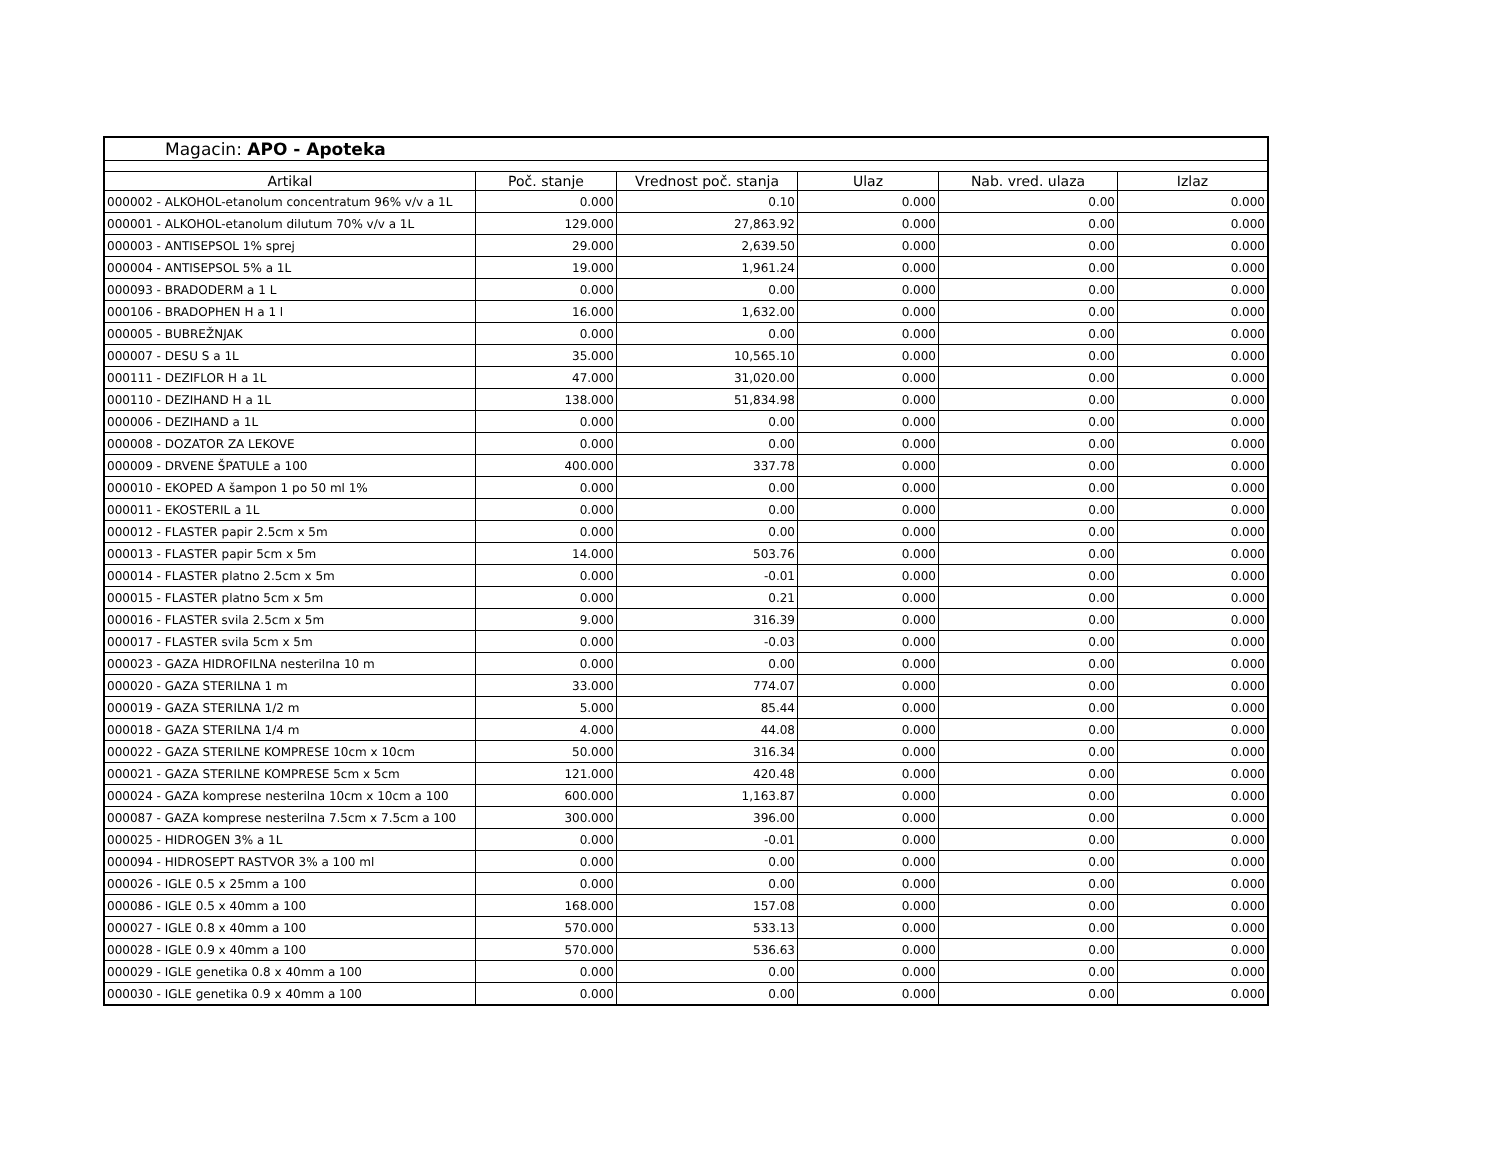Magacin: APO - Apoteka
| Artikal | Poč. stanje | Vrednost poč. stanja | Ulaz | Nab. vred. ulaza | Izlaz |
| --- | --- | --- | --- | --- | --- |
| 000002 - ALKOHOL-etanolum concentratum 96% v/v a 1L | 0.000 | 0.10 | 0.000 | 0.00 | 0.000 |
| 000001 - ALKOHOL-etanolum dilutum 70% v/v a 1L | 129.000 | 27,863.92 | 0.000 | 0.00 | 0.000 |
| 000003 - ANTISEPSOL 1% sprej | 29.000 | 2,639.50 | 0.000 | 0.00 | 0.000 |
| 000004 - ANTISEPSOL 5% a 1L | 19.000 | 1,961.24 | 0.000 | 0.00 | 0.000 |
| 000093 - BRADODERM a 1 L | 0.000 | 0.00 | 0.000 | 0.00 | 0.000 |
| 000106 - BRADOPHEN H a 1 l | 16.000 | 1,632.00 | 0.000 | 0.00 | 0.000 |
| 000005 - BUBREŽNJAK | 0.000 | 0.00 | 0.000 | 0.00 | 0.000 |
| 000007 - DESU S a 1L | 35.000 | 10,565.10 | 0.000 | 0.00 | 0.000 |
| 000111 - DEZIFLOR H a 1L | 47.000 | 31,020.00 | 0.000 | 0.00 | 0.000 |
| 000110 - DEZIHAND H a 1L | 138.000 | 51,834.98 | 0.000 | 0.00 | 0.000 |
| 000006 - DEZIHAND a 1L | 0.000 | 0.00 | 0.000 | 0.00 | 0.000 |
| 000008 - DOZATOR ZA LEKOVE | 0.000 | 0.00 | 0.000 | 0.00 | 0.000 |
| 000009 - DRVENE ŠPATULE a 100 | 400.000 | 337.78 | 0.000 | 0.00 | 0.000 |
| 000010 - EKOPED A šampon 1 po 50 ml 1% | 0.000 | 0.00 | 0.000 | 0.00 | 0.000 |
| 000011 - EKOSTERIL a 1L | 0.000 | 0.00 | 0.000 | 0.00 | 0.000 |
| 000012 - FLASTER papir 2.5cm x 5m | 0.000 | 0.00 | 0.000 | 0.00 | 0.000 |
| 000013 - FLASTER papir 5cm x 5m | 14.000 | 503.76 | 0.000 | 0.00 | 0.000 |
| 000014 - FLASTER platno 2.5cm x 5m | 0.000 | -0.01 | 0.000 | 0.00 | 0.000 |
| 000015 - FLASTER platno 5cm x 5m | 0.000 | 0.21 | 0.000 | 0.00 | 0.000 |
| 000016 - FLASTER svila 2.5cm x 5m | 9.000 | 316.39 | 0.000 | 0.00 | 0.000 |
| 000017 - FLASTER svila 5cm x 5m | 0.000 | -0.03 | 0.000 | 0.00 | 0.000 |
| 000023 - GAZA HIDROFILNA nesterilna 10 m | 0.000 | 0.00 | 0.000 | 0.00 | 0.000 |
| 000020 - GAZA STERILNA 1 m | 33.000 | 774.07 | 0.000 | 0.00 | 0.000 |
| 000019 - GAZA STERILNA 1/2 m | 5.000 | 85.44 | 0.000 | 0.00 | 0.000 |
| 000018 - GAZA STERILNA 1/4 m | 4.000 | 44.08 | 0.000 | 0.00 | 0.000 |
| 000022 - GAZA STERILNE KOMPRESE 10cm x 10cm | 50.000 | 316.34 | 0.000 | 0.00 | 0.000 |
| 000021 - GAZA STERILNE KOMPRESE 5cm x 5cm | 121.000 | 420.48 | 0.000 | 0.00 | 0.000 |
| 000024 - GAZA komprese nesterilna 10cm x 10cm a 100 | 600.000 | 1,163.87 | 0.000 | 0.00 | 0.000 |
| 000087 - GAZA komprese nesterilna 7.5cm x 7.5cm a 100 | 300.000 | 396.00 | 0.000 | 0.00 | 0.000 |
| 000025 - HIDROGEN 3% a 1L | 0.000 | -0.01 | 0.000 | 0.00 | 0.000 |
| 000094 - HIDROSEPT RASTVOR 3% a 100 ml | 0.000 | 0.00 | 0.000 | 0.00 | 0.000 |
| 000026 - IGLE 0.5 x 25mm a 100 | 0.000 | 0.00 | 0.000 | 0.00 | 0.000 |
| 000086 - IGLE 0.5 x 40mm a 100 | 168.000 | 157.08 | 0.000 | 0.00 | 0.000 |
| 000027 - IGLE 0.8 x 40mm a 100 | 570.000 | 533.13 | 0.000 | 0.00 | 0.000 |
| 000028 - IGLE 0.9 x 40mm a 100 | 570.000 | 536.63 | 0.000 | 0.00 | 0.000 |
| 000029 - IGLE genetika 0.8 x 40mm a 100 | 0.000 | 0.00 | 0.000 | 0.00 | 0.000 |
| 000030 - IGLE genetika 0.9 x 40mm a 100 | 0.000 | 0.00 | 0.000 | 0.00 | 0.000 |